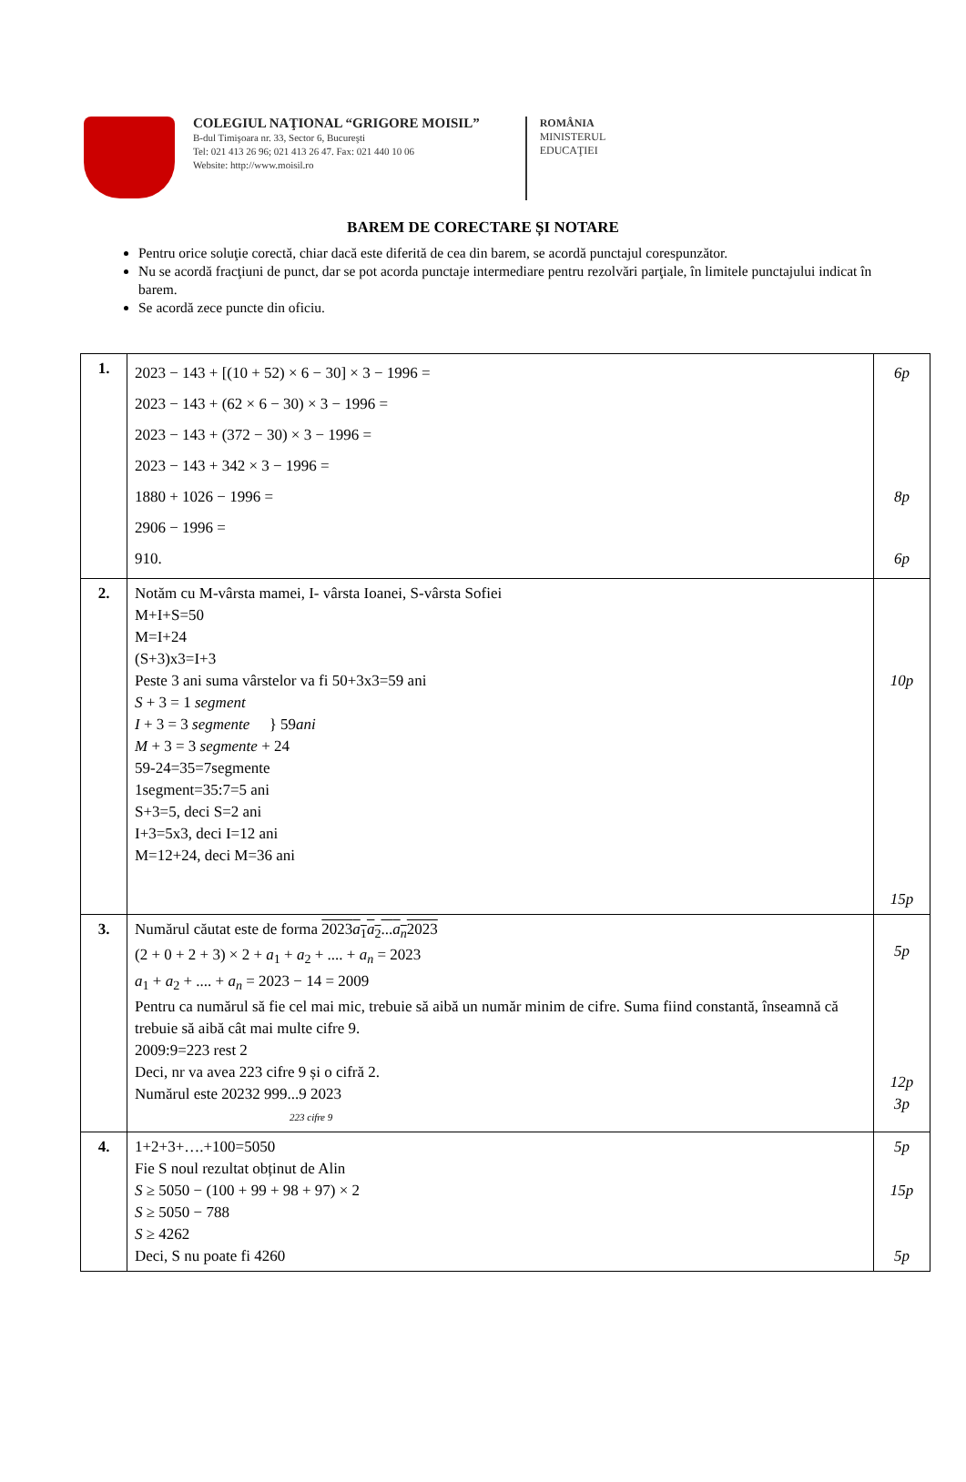COLEGIUL NAŢIONAL “GRIGORE MOISIL”
B-dul Timişoara nr. 33, Sector 6, Bucureşti
Tel: 021 413 26 96; 021 413 26 47. Fax: 021 440 10 06
Website: http://www.moisil.ro
ROMÂNIA
MINISTERUL
EDUCAŢIEI
BAREM DE CORECTARE ȘI NOTARE
Pentru orice soluţie corectă, chiar dacă este diferită de cea din barem, se acordă punctajul corespunzător.
Nu se acordă fracţiuni de punct, dar se pot acorda punctaje intermediare pentru rezolvări parţiale, în limitele punctajului indicat în barem.
Se acordă zece puncte din oficiu.
| 1. | 2023 − 143 + [(10 + 52) × 6 − 30] × 3 − 1996 = 2023 − 143 + (62 × 6 − 30) × 3 − 1996 = 2023 − 143 + (372 − 30) × 3 − 1996 = 2023 − 143 + 342 × 3 − 1996 = 1880 + 1026 − 1996 = 2906 − 1996 = 910. | 6p 8p 6p |
| 2. | Notăm cu M-vârsta mamei, I- vârsta Ioanei, S-vârsta Sofiei M+I+S=50 M=I+24 (S+3)x3=I+3 Peste 3 ani suma vârstelor va fi 50+3x3=59 ani S + 3 = 1 segment I + 3 = 3 segmente } 59 ani M + 3 = 3 segmente + 24 59-24=35=7segmente 1segment=35:7=5 ani S+3=5, deci S=2 ani I+3=5x3, deci I=12 ani M=12+24, deci M=36 ani | 10p 15p |
| 3. | Numărul căutat este de forma 2023 a<sub>1</sub> a<sub>2</sub>... a<sub>n</sub> 2023 (2 + 0 + 2 + 3) × 2 + a<sub>1</sub> + a<sub>2</sub> + .... + a<sub>n</sub> = 2023 a<sub>1</sub> + a<sub>2</sub> + .... + a<sub>n</sub> = 2023 − 14 = 2009 Pentru ca numărul să fie cel mai mic, trebuie să aibă un număr minim de cifre. Suma fiind constantă, înseamnă că trebuie să aibă cât mai multe cifre 9. 2009:9=223 rest 2 Deci, nr va avea 223 cifre 9 și o cifră 2. Numărul este 20232 999...9 2023 223 cifre 9 | 5p 12p 3p |
| 4. | 1+2+3+….+100=5050 Fie S noul rezultat obținut de Alin S ≥ 5050 − (100 + 99 + 98 + 97) × 2 S ≥ 5050 − 788 S ≥ 4262 Deci, S nu poate fi 4260 | 5p 15p 5p |